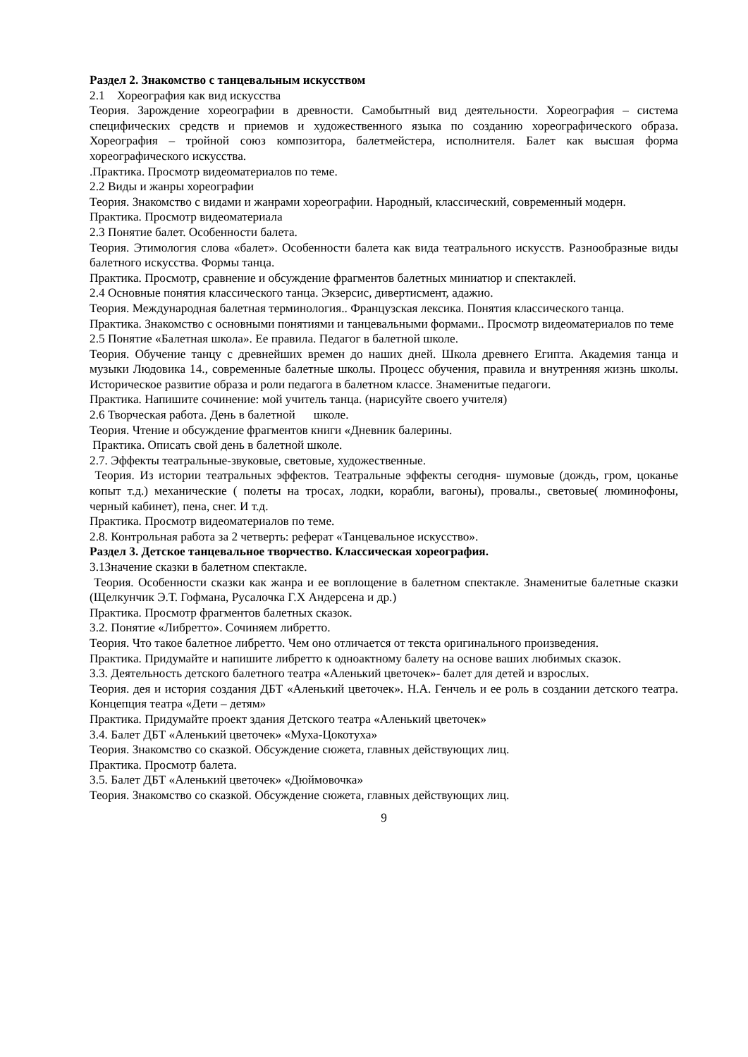Раздел 2. Знакомство с танцевальным искусством
2.1 Хореография как вид искусства
Теория. Зарождение хореографии в древности. Самобытный вид деятельности. Хореография – система специфических средств и приемов и художественного языка по созданию хореографического образа. Хореография – тройной союз композитора, балетмейстера, исполнителя. Балет как высшая форма хореографического искусства.
.Практика. Просмотр видеоматериалов по теме.
2.2 Виды и жанры хореографии
Теория. Знакомство с видами и жанрами хореографии. Народный, классический, современный модерн.
Практика. Просмотр видеоматериала
2.3 Понятие балет. Особенности балета.
Теория. Этимология слова «балет». Особенности балета как вида театрального искусств. Разнообразные виды балетного искусства. Формы танца.
Практика. Просмотр, сравнение и обсуждение фрагментов балетных миниатюр и спектаклей.
2.4 Основные понятия классического танца. Экзерсис, дивертисмент, адажио.
Теория. Международная балетная терминология.. Французская лексика. Понятия классического танца.
Практика. Знакомство с основными понятиями и танцевальными формами.. Просмотр видеоматериалов по теме
2.5 Понятие «Балетная школа». Ее правила. Педагог в балетной школе.
Теория. Обучение танцу с древнейших времен до наших дней. Школа древнего Египта. Академия танца и музыки Людовика 14., современные балетные школы. Процесс обучения, правила и внутренняя жизнь школы. Историческое развитие образа и роли педагога в балетном классе. Знаменитые педагоги.
Практика. Напишите сочинение: мой учитель танца. (нарисуйте своего учителя)
2.6 Творческая работа. День в балетной школе.
Теория. Чтение и обсуждение фрагментов книги «Дневник балерины.
Практика. Описать свой день в балетной школе.
2.7. Эффекты театральные-звуковые, световые, художественные.
Теория. Из истории театральных эффектов. Театральные эффекты сегодня- шумовые (дождь, гром, цоканье копыт т.д.) механические ( полеты на тросах, лодки, корабли, вагоны), провалы., световые( люминофоны, черный кабинет), пена, снег. И т.д.
Практика. Просмотр видеоматериалов по теме.
2.8. Контрольная работа за 2 четверть: реферат «Танцевальное искусство».
Раздел 3. Детское танцевальное творчество. Классическая хореография.
3.1Значение сказки в балетном спектакле.
Теория. Особенности сказки как жанра и ее воплощение в балетном спектакле. Знаменитые балетные сказки (Щелкунчик Э.Т. Гофмана, Русалочка Г.Х Андерсена и др.)
Практика. Просмотр фрагментов балетных сказок.
3.2. Понятие «Либретто». Сочиняем либретто.
Теория. Что такое балетное либретто. Чем оно отличается от текста оригинального произведения.
Практика. Придумайте и напишите либретто к одноактному балету на основе ваших любимых сказок.
3.3. Деятельность детского балетного театра «Аленький цветочек»- балет для детей и взрослых.
Теория. дея и история создания ДБТ «Аленький цветочек». Н.А. Генчель и ее роль в создании детского театра. Концепция театра «Дети – детям»
Практика. Придумайте проект здания Детского театра «Аленький цветочек»
3.4. Балет ДБТ «Аленький цветочек» «Муха-Цокотуха»
Теория. Знакомство со сказкой. Обсуждение сюжета, главных действующих лиц.
Практика. Просмотр балета.
3.5. Балет ДБТ «Аленький цветочек» «Дюймовочка»
Теория. Знакомство со сказкой. Обсуждение сюжета, главных действующих лиц.
9